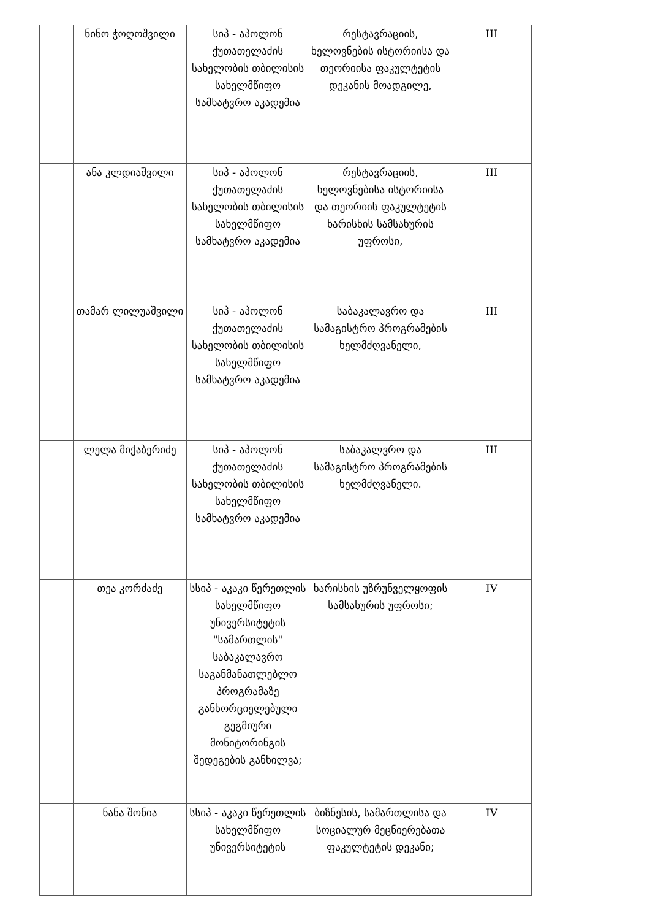| | ნინო ჭოღოშვილი | სიპ - აპოლონ ქუთათელაძის სახელობის თბილისის სახელმწიფო სამხატვრო აკადემია | რესტავრაციის, ხელოვნების ისტორიისა და თეორიისა ფაკულტეტის დეკანის მოადგილე, | III |
| | ანა კლდიაშვილი | სიპ - აპოლონ ქუთათელაძის სახელობის თბილისის სახელმწიფო სამხატვრო აკადემია | რესტავრაციის, ხელოვნებისა ისტორიისა და თეორიის ფაკულტეტის ხარისხის სამსახურის უფროსი, | III |
| | თამარ ლილუაშვილი | სიპ - აპოლონ ქუთათელაძის სახელობის თბილისის სახელმწიფო სამხატვრო აკადემია | საბაკალავრო და სამაგისტრო პროგრამების ხელმძღვანელი, | III |
| | ლელა მიქაბერიძე | სიპ - აპოლონ ქუთათელაძის სახელობის თბილისის სახელმწიფო სამხატვრო აკადემია | საბაკალვრო და სამაგისტრო პროგრამების ხელმძღვანელი. | III |
| | თეა კორძაძე | სსიპ - აკაკი წერეთლის სახელმწიფო უნივერსიტეტის "სამართლის" საბაკალავრო საგანმანათლებლო პროგრამაზე განხორციელებული გეგმიური მონიტორინგის შედეგების განხილვა; | ხარისხის უზრუნველყოფის სამსახურის უფროსი; | IV |
| | ნანა შონია | სსიპ - აკაკი წერეთლის სახელმწიფო უნივერსიტეტის | ბიზნესის, სამართლისა და სოციალურ მეცნიერებათა ფაკულტეტის დეკანი; | IV |